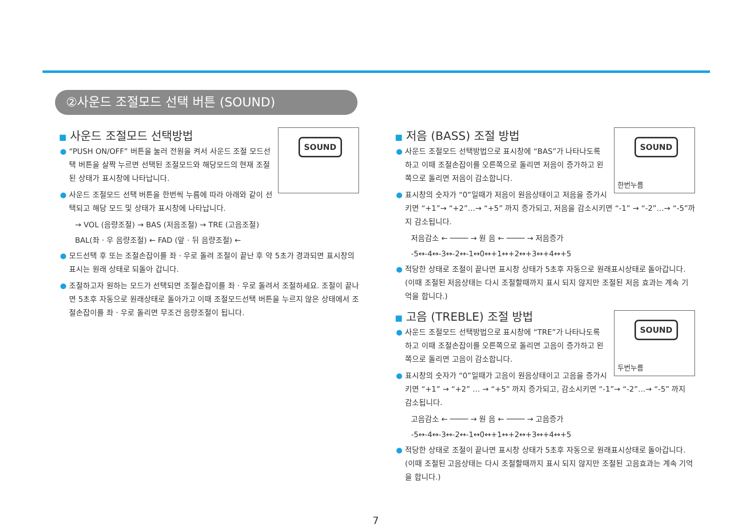②사운드 조절모드 선택 버튼 (SOUND)
SOUND
■ 사운드 조절모드 선택방법
● “PUSH ON/OFF” 버튼을 눌러 전원을 켜서 사운드 조절 모드선택 버튼을 살짝 누르면 선택된 조절모드와 해당모드의 현재 조절된 상태가 표시창에 나타납니다.
● 사운드 조절모드 선택 버튼을 한번씩 누름에 따라 아래와 같이 선택되고 해당 모드 및 상태가 표시창에 나타납니다.
→ VOL (음량조절) → BAS (저음조절) → TRE (고음조절)
BAL(좌 · 우 음량조절) ← FAD (앞 · 뒤 음량조절) ←
● 모드선택 후 또는 조절손잡이를 좌 · 우로 돌려 조절이 끝난 후 약 5초가 경과되면 표시창의 표시는 원래 상태로 되돌아 갑니다.
● 조절하고자 원하는 모드가 선택되면 조절손잡이를 좌 · 우로 돌려서 조절하세요. 조절이 끝나면 5초후 자동으로 원래상태로 돌아가고 이때 조절모드선택 버튼을 누르지 않은 상태에서 조절손잡이를 좌 · 우로 돌리면 무조건 음량조절이 됩니다.
SOUND
한번누름
■ 저음 (BASS) 조절 방법
● 사운드 조절모드 선택방법으로 표시창에 “BAS”가 나타나도록 하고 이때 조절손잡이를 오른쪽으로 돌리면 저음이 증가하고 왼쪽으로 돌리면 저음이 감소합니다.
● 표시창의 숫자가 “0”일때가 저음이 원음상태이고 저음을 증가시키면 “+1”→ “+2”…→ “+5” 까지 증가되고, 저음을 감소시키면 “-1” → “-2”…→ “-5”까지 감소됩니다.
저음감소 ← ──── → 원 음 ← ──── → 저음증가
-5↔-4↔-3↔-2↔-1↔0↔+1↔+2↔+3↔+4↔+5
● 적당한 상태로 조절이 끝나면 표시창 상태가 5초후 자동으로 원래표시상태로 돌아갑니다.(이때 조절된 저음상태는 다시 조절할때까지 표시 되지 않지만 조절된 저음 효과는 계속 기억을 합니다.)
SOUND
두번누름
■ 고음 (TREBLE) 조절 방법
● 사운드 조절모드 선택방법으로 표시창에 “TRE”가 나타나도록 하고 이때 조절손잡이를 오른쪽으로 돌리면 고음이 증가하고 왼쪽으로 돌리면 고음이 감소합니다.
● 표시창의 숫자가 “0”일때가 고음이 원음상태이고 고음을 증가시키면 “+1” → “+2” … → “+5” 까지 증가되고, 감소시키면 “-1”→ “-2”…→ “-5” 까지 감소됩니다.
고음감소 ← ──── → 원 음 ← ──── → 고음증가
-5↔-4↔-3↔-2↔-1↔0↔+1↔+2↔+3↔+4↔+5
● 적당한 상태로 조절이 끝나면 표시창 상태가 5초후 자동으로 원래표시상태로 돌아갑니다.(이때 조절된 고음상태는 다시 조절할때까지 표시 되지 않지만 조절된 고음효과는 계속 기억을 합니다.)
7